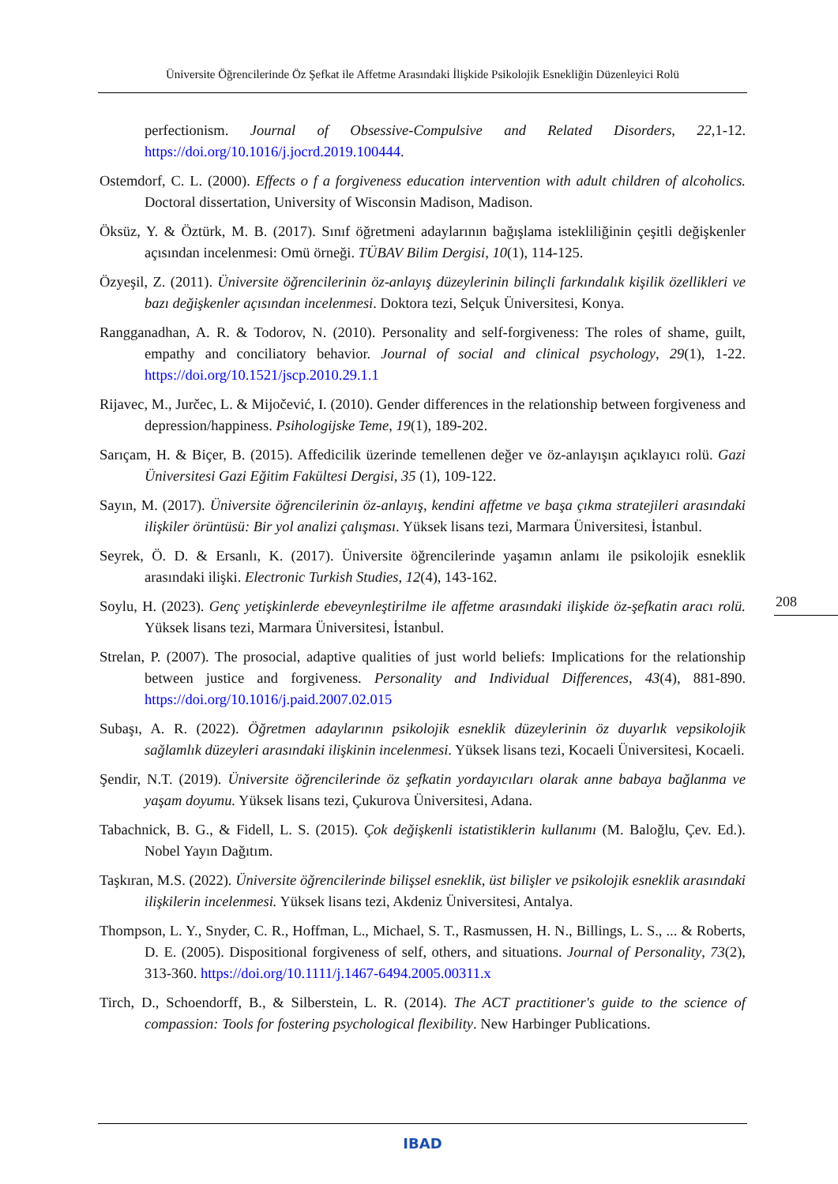Üniversite Öğrencilerinde Öz Şefkat ile Affetme Arasındaki İlişkide Psikolojik Esnekliğin Düzenleyici Rolü
perfectionism. Journal of Obsessive-Compulsive and Related Disorders, 22,1-12. https://doi.org/10.1016/j.jocrd.2019.100444.
Ostemdorf, C. L. (2000). Effects o f a forgiveness education intervention with adult children of alcoholics. Doctoral dissertation, University of Wisconsin Madison, Madison.
Öksüz, Y. & Öztürk, M. B. (2017). Sınıf öğretmeni adaylarının bağışlama istekliliğinin çeşitli değişkenler açısından incelenmesi: Omü örneği. TÜBAV Bilim Dergisi, 10(1), 114-125.
Özyeşil, Z. (2011). Üniversite öğrencilerinin öz-anlayış düzeylerinin bilinçli farkındalık kişilik özellikleri ve bazı değişkenler açısından incelenmesi. Doktora tezi, Selçuk Üniversitesi, Konya.
Rangganadhan, A. R. & Todorov, N. (2010). Personality and self-forgiveness: The roles of shame, guilt, empathy and conciliatory behavior. Journal of social and clinical psychology, 29(1), 1-22. https://doi.org/10.1521/jscp.2010.29.1.1
Rijavec, M., Jurčec, L. & Mijočević, I. (2010). Gender differences in the relationship between forgiveness and depression/happiness. Psihologijske Teme, 19(1), 189-202.
Sarıçam, H. & Biçer, B. (2015). Affedicilik üzerinde temellenen değer ve öz-anlayışın açıklayıcı rolü. Gazi Üniversitesi Gazi Eğitim Fakültesi Dergisi, 35 (1), 109-122.
Sayın, M. (2017). Üniversite öğrencilerinin öz-anlayış, kendini affetme ve başa çıkma stratejileri arasındaki ilişkiler örüntüsü: Bir yol analizi çalışması. Yüksek lisans tezi, Marmara Üniversitesi, İstanbul.
Seyrek, Ö. D. & Ersanlı, K. (2017). Üniversite öğrencilerinde yaşamın anlamı ile psikolojik esneklik arasındaki ilişki. Electronic Turkish Studies, 12(4), 143-162.
Soylu, H. (2023). Genç yetişkinlerde ebeveynleştirilme ile affetme arasındaki ilişkide öz-şefkatin aracı rolü. Yüksek lisans tezi, Marmara Üniversitesi, İstanbul.
Strelan, P. (2007). The prosocial, adaptive qualities of just world beliefs: Implications for the relationship between justice and forgiveness. Personality and Individual Differences, 43(4), 881-890. https://doi.org/10.1016/j.paid.2007.02.015
Subaşı, A. R. (2022). Öğretmen adaylarının psikolojik esneklik düzeylerinin öz duyarlık vepsikolojik sağlamlık düzeyleri arasındaki ilişkinin incelenmesi. Yüksek lisans tezi, Kocaeli Üniversitesi, Kocaeli.
Şendir, N.T. (2019). Üniversite öğrencilerinde öz şefkatin yordayıcıları olarak anne babaya bağlanma ve yaşam doyumu. Yüksek lisans tezi, Çukurova Üniversitesi, Adana.
Tabachnick, B. G., & Fidell, L. S. (2015). Çok değişkenli istatistiklerin kullanımı (M. Baloğlu, Çev. Ed.). Nobel Yayın Dağıtım.
Taşkıran, M.S. (2022). Üniversite öğrencilerinde bilişsel esneklik, üst bilişler ve psikolojik esneklik arasındaki ilişkilerin incelenmesi. Yüksek lisans tezi, Akdeniz Üniversitesi, Antalya.
Thompson, L. Y., Snyder, C. R., Hoffman, L., Michael, S. T., Rasmussen, H. N., Billings, L. S., ... & Roberts, D. E. (2005). Dispositional forgiveness of self, others, and situations. Journal of Personality, 73(2), 313-360. https://doi.org/10.1111/j.1467-6494.2005.00311.x
Tirch, D., Schoendorff, B., & Silberstein, L. R. (2014). The ACT practitioner's guide to the science of compassion: Tools for fostering psychological flexibility. New Harbinger Publications.
208
IBAD